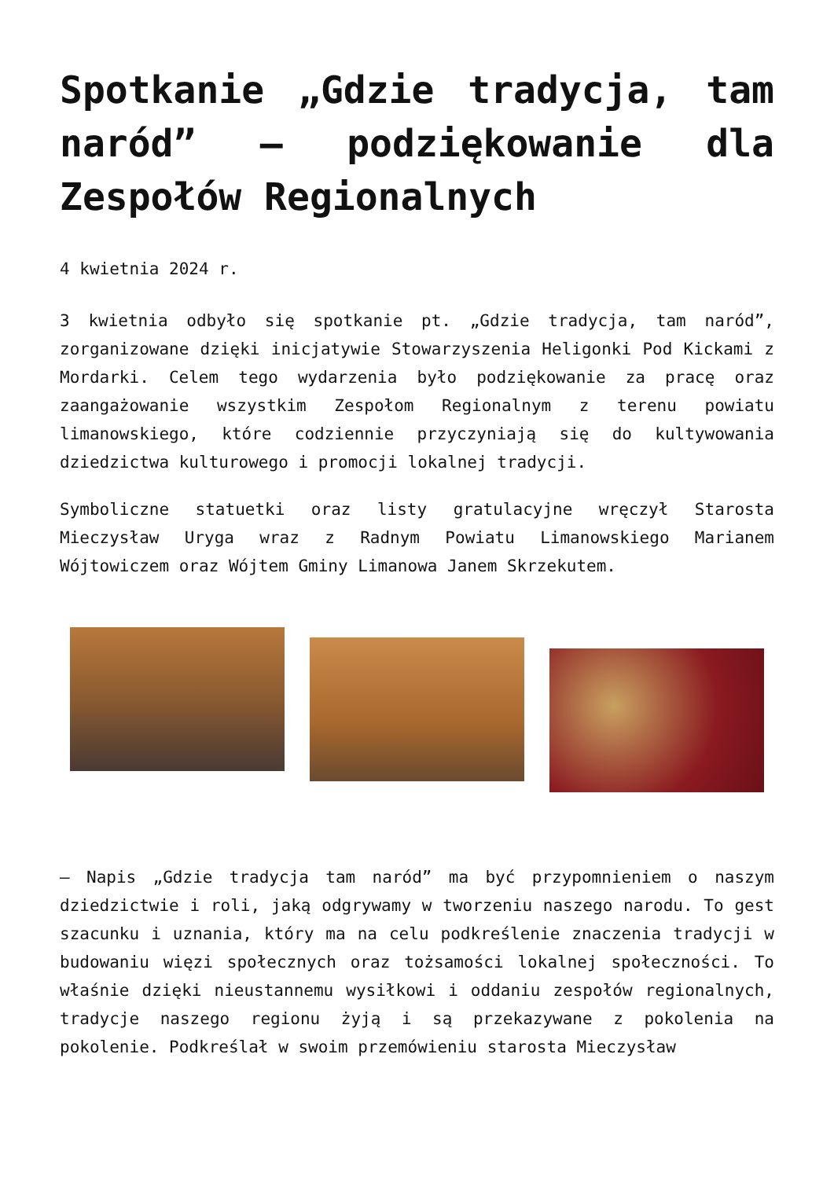Spotkanie „Gdzie tradycja, tam naród” – podziękowanie dla Zespołów Regionalnych
4 kwietnia 2024 r.
3 kwietnia odbyło się spotkanie pt. „Gdzie tradycja, tam naród”, zorganizowane dzięki inicjatywie Stowarzyszenia Heligonki Pod Kickami z Mordarki. Celem tego wydarzenia było podziękowanie za pracę oraz zaangażowanie wszystkim Zespołom Regionalnym z terenu powiatu limanowskiego, które codziennie przyczyniają się do kultywowania dziedzictwa kulturowego i promocji lokalnej tradycji.
Symboliczne statuetki oraz listy gratulacyjne wręczył Starosta Mieczysław Uryga wraz z Radnym Powiatu Limanowskiego Marianem Wójtowiczem oraz Wójtem Gminy Limanowa Janem Skrzekutem.
– Napis „Gdzie tradycja tam naród” ma być przypomnieniem o naszym dziedzictwie i roli, jaką odgrywamy w tworzeniu naszego narodu. To gest szacunku i uznania, który ma na celu podkreślenie znaczenia tradycji w budowaniu więzi społecznych oraz tożsamości lokalnej społeczności. To właśnie dzięki nieustannemu wysiłkowi i oddaniu zespołów regionalnych, tradycje naszego regionu żyją i są przekazywane z pokolenia na pokolenie. Podkreślał w swoim przemówieniu starosta Mieczysław